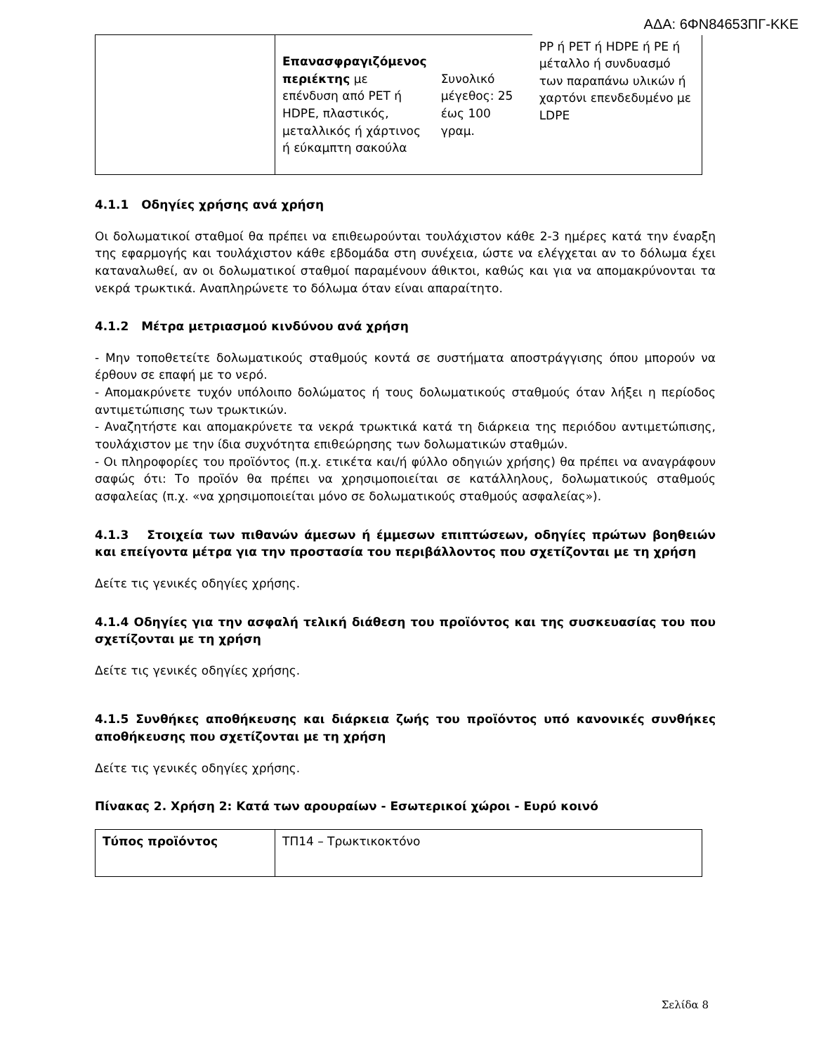ΑΔΑ: 6ΦΝ84653ΠΓ-ΚΚΕ
| | Επανασφραγιζόμενος περιέκτης με επένδυση από PET ή HDPE, πλαστικός, μεταλλικός ή χάρτινος ή εύκαμπτη σακούλα | Συνολικό μέγεθος: 25 έως 100 γραμ. | PP ή PET ή HDPE ή PE ή μέταλλο ή συνδυασμό των παραπάνω υλικών ή χαρτόνι επενδεδυμένο με LDPE |
4.1.1 Οδηγίες χρήσης ανά χρήση
Οι δολωματικοί σταθμοί θα πρέπει να επιθεωρούνται τουλάχιστον κάθε 2-3 ημέρες κατά την έναρξη της εφαρμογής και τουλάχιστον κάθε εβδομάδα στη συνέχεια, ώστε να ελέγχεται αν το δόλωμα έχει καταναλωθεί, αν οι δολωματικοί σταθμοί παραμένουν άθικτοι, καθώς και για να απομακρύνονται τα νεκρά τρωκτικά. Αναπληρώνετε το δόλωμα όταν είναι απαραίτητο.
4.1.2 Μέτρα μετριασμού κινδύνου ανά χρήση
- Μην τοποθετείτε δολωματικούς σταθμούς κοντά σε συστήματα αποστράγγισης όπου μπορούν να έρθουν σε επαφή με το νερό.
- Απομακρύνετε τυχόν υπόλοιπο δολώματος ή τους δολωματικούς σταθμούς όταν λήξει η περίοδος αντιμετώπισης των τρωκτικών.
- Αναζητήστε και απομακρύνετε τα νεκρά τρωκτικά κατά τη διάρκεια της περιόδου αντιμετώπισης, τουλάχιστον με την ίδια συχνότητα επιθεώρησης των δολωματικών σταθμών.
- Οι πληροφορίες του προϊόντος (π.χ. ετικέτα και/ή φύλλο οδηγιών χρήσης) θα πρέπει να αναγράφουν σαφώς ότι: Το προϊόν θα πρέπει να χρησιμοποιείται σε κατάλληλους, δολωματικούς σταθμούς ασφαλείας (π.χ. «να χρησιμοποιείται μόνο σε δολωματικούς σταθμούς ασφαλείας»).
4.1.3 Στοιχεία των πιθανών άμεσων ή έμμεσων επιπτώσεων, οδηγίες πρώτων βοηθειών και επείγοντα μέτρα για την προστασία του περιβάλλοντος που σχετίζονται με τη χρήση
Δείτε τις γενικές οδηγίες χρήσης.
4.1.4 Οδηγίες για την ασφαλή τελική διάθεση του προϊόντος και της συσκευασίας του που σχετίζονται με τη χρήση
Δείτε τις γενικές οδηγίες χρήσης.
4.1.5 Συνθήκες αποθήκευσης και διάρκεια ζωής του προϊόντος υπό κανονικές συνθήκες αποθήκευσης που σχετίζονται με τη χρήση
Δείτε τις γενικές οδηγίες χρήσης.
Πίνακας 2. Χρήση 2: Κατά των αρουραίων - Εσωτερικοί χώροι - Ευρύ κοινό
| Τύπος προϊόντος | ΤΠ14 – Τρωκτικοκτόνο |
Σελίδα 8